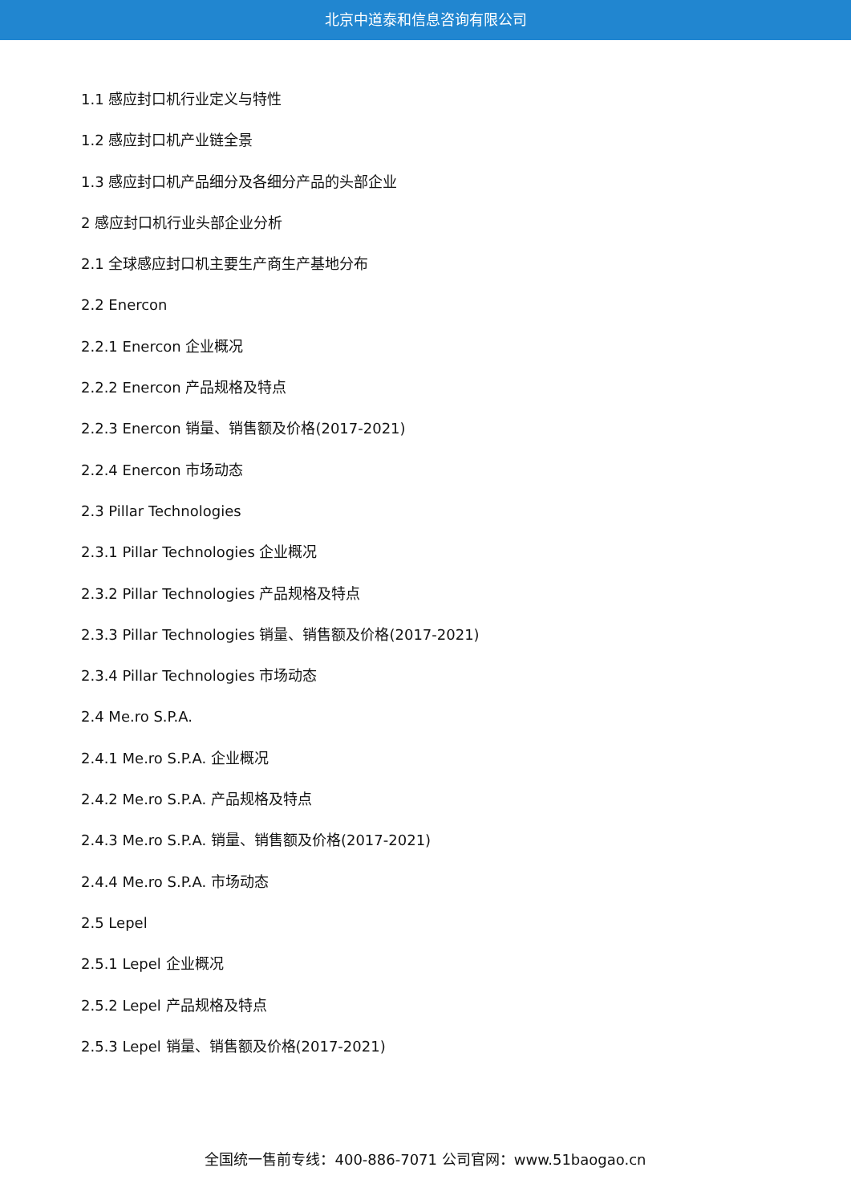北京中道泰和信息咨询有限公司
1.1 感应封口机行业定义与特性
1.2 感应封口机产业链全景
1.3 感应封口机产品细分及各细分产品的头部企业
2 感应封口机行业头部企业分析
2.1 全球感应封口机主要生产商生产基地分布
2.2 Enercon
2.2.1 Enercon 企业概况
2.2.2 Enercon 产品规格及特点
2.2.3 Enercon 销量、销售额及价格(2017-2021)
2.2.4 Enercon 市场动态
2.3 Pillar Technologies
2.3.1 Pillar Technologies 企业概况
2.3.2 Pillar Technologies 产品规格及特点
2.3.3 Pillar Technologies 销量、销售额及价格(2017-2021)
2.3.4 Pillar Technologies 市场动态
2.4 Me.ro S.P.A.
2.4.1 Me.ro S.P.A. 企业概况
2.4.2 Me.ro S.P.A. 产品规格及特点
2.4.3 Me.ro S.P.A. 销量、销售额及价格(2017-2021)
2.4.4 Me.ro S.P.A. 市场动态
2.5 Lepel
2.5.1 Lepel 企业概况
2.5.2 Lepel 产品规格及特点
2.5.3 Lepel 销量、销售额及价格(2017-2021)
全国统一售前专线：400-886-7071 公司官网：www.51baogao.cn